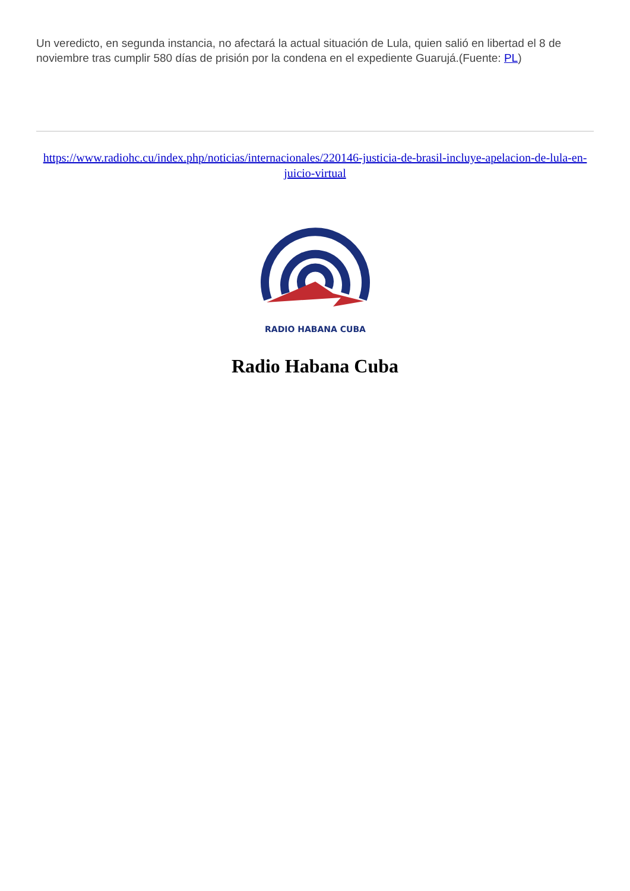Un veredicto, en segunda instancia, no afectará la actual situación de Lula, quien salió en libertad el 8 de noviembre tras cumplir 580 días de prisión por la condena en el expediente Guarujá.(Fuente: PL)
https://www.radiohc.cu/index.php/noticias/internacionales/220146-justicia-de-brasil-incluye-apelacion-de-lula-en-juicio-virtual
RADIO HABANA CUBA
Radio Habana Cuba